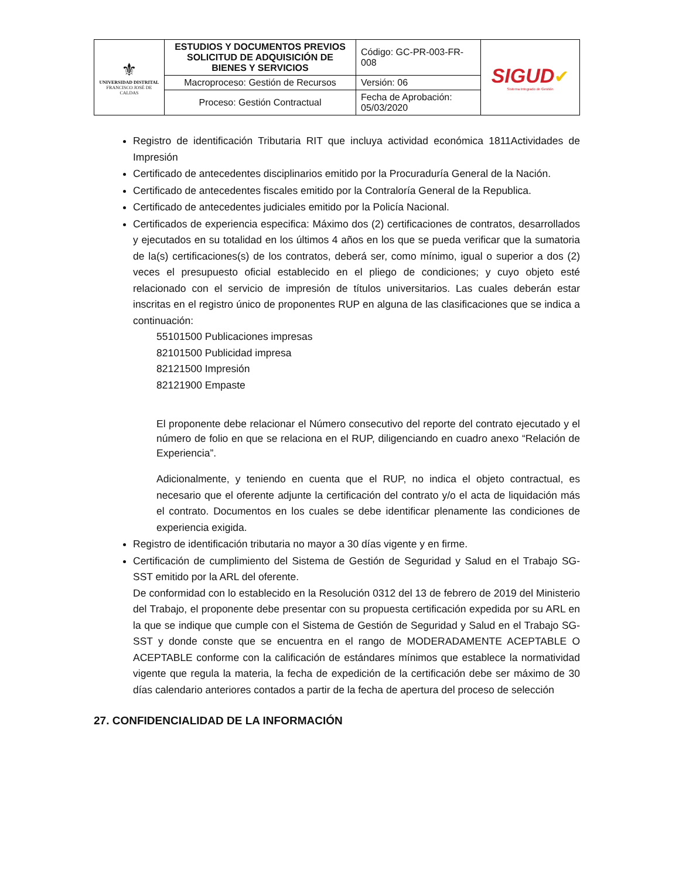| ⚜ UNIVERSIDAD DISTRITAL FRANCISCO JOSÉ DE CALDAS | ESTUDIOS Y DOCUMENTOS PREVIOS SOLICITUD DE ADQUISICIÓN DE BIENES Y SERVICIOS | Código: GC-PR-003-FR-008 | SIGUD ✔ Sistema Integrado de Gestión |
| | Macroproceso: Gestión de Recursos | Versión: 06 | |
| | Proceso: Gestión Contractual | Fecha de Aprobación: 05/03/2020 | |
Registro de identificación Tributaria RIT que incluya actividad económica 1811Actividades de Impresión
Certificado de antecedentes disciplinarios emitido por la Procuraduría General de la Nación.
Certificado de antecedentes fiscales emitido por la Contraloría General de la Republica.
Certificado de antecedentes judiciales emitido por la Policía Nacional.
Certificados de experiencia especifica: Máximo dos (2) certificaciones de contratos, desarrollados y ejecutados en su totalidad en los últimos 4 años en los que se pueda verificar que la sumatoria de la(s) certificaciones(s) de los contratos, deberá ser, como mínimo, igual o superior a dos (2) veces el presupuesto oficial establecido en el pliego de condiciones; y cuyo objeto esté relacionado con el servicio de impresión de títulos universitarios. Las cuales deberán estar inscritas en el registro único de proponentes RUP en alguna de las clasificaciones que se indica a continuación:
55101500 Publicaciones impresas
82101500 Publicidad impresa
82121500 Impresión
82121900 Empaste
El proponente debe relacionar el Número consecutivo del reporte del contrato ejecutado y el número de folio en que se relaciona en el RUP, diligenciando en cuadro anexo “Relación de Experiencia”.
Adicionalmente, y teniendo en cuenta que el RUP, no indica el objeto contractual, es necesario que el oferente adjunte la certificación del contrato y/o el acta de liquidación más el contrato. Documentos en los cuales se debe identificar plenamente las condiciones de experiencia exigida.
Registro de identificación tributaria no mayor a 30 días vigente y en firme.
Certificación de cumplimiento del Sistema de Gestión de Seguridad y Salud en el Trabajo SG- SST emitido por la ARL del oferente.
De conformidad con lo establecido en la Resolución 0312 del 13 de febrero de 2019 del Ministerio del Trabajo, el proponente debe presentar con su propuesta certificación expedida por su ARL en la que se indique que cumple con el Sistema de Gestión de Seguridad y Salud en el Trabajo SG-SST y donde conste que se encuentra en el rango de MODERADAMENTE ACEPTABLE O ACEPTABLE conforme con la calificación de estándares mínimos que establece la normatividad vigente que regula la materia, la fecha de expedición de la certificación debe ser máximo de 30 días calendario anteriores contados a partir de la fecha de apertura del proceso de selección
27. CONFIDENCIALIDAD DE LA INFORMACIÓN